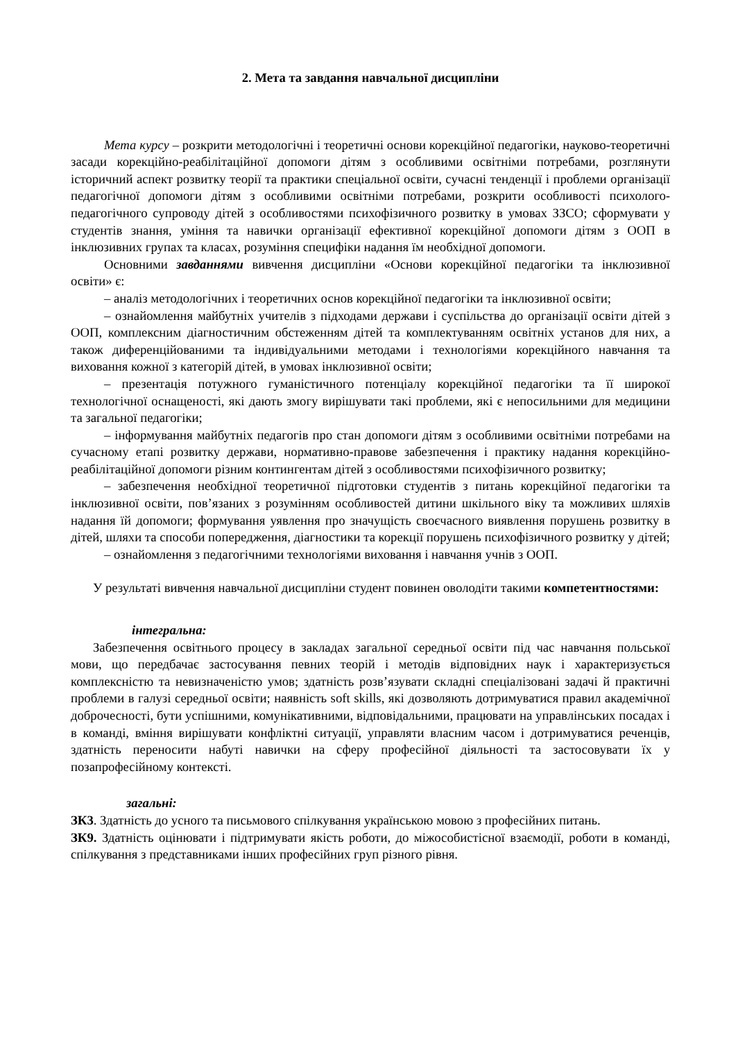2. Мета та завдання навчальної дисципліни
Мета курсу – розкрити методологічні і теоретичні основи корекційної педагогіки, науково-теоретичні засади корекційно-реабілітаційної допомоги дітям з особливими освітніми потребами, розглянути історичний аспект розвитку теорії та практики спеціальної освіти, сучасні тенденції і проблеми організації педагогічної допомоги дітям з особливими освітніми потребами, розкрити особливості психолого-педагогічного супроводу дітей з особливостями психофізичного розвитку в умовах ЗЗСО; сформувати у студентів знання, уміння та навички організації ефективної корекційної допомоги дітям з ООП в інклюзивних групах та класах, розуміння специфіки надання їм необхідної допомоги.
Основними завданнями вивчення дисципліни «Основи корекційної педагогіки та інклюзивної освіти» є:
– аналіз методологічних і теоретичних основ корекційної педагогіки та інклюзивної освіти;
– ознайомлення майбутніх учителів з підходами держави і суспільства до організації освіти дітей з ООП, комплексним діагностичним обстеженням дітей та комплектуванням освітніх установ для них, а також диференційованими та індивідуальними методами і технологіями корекційного навчання та виховання кожної з категорій дітей, в умовах інклюзивної освіти;
– презентація потужного гуманістичного потенціалу корекційної педагогіки та її широкої технологічної оснащеності, які дають змогу вирішувати такі проблеми, які є непосильними для медицини та загальної педагогіки;
– інформування майбутніх педагогів про стан допомоги дітям з особливими освітніми потребами на сучасному етапі розвитку держави, нормативно-правове забезпечення і практику надання корекційно-реабілітаційної допомоги різним контингентам дітей з особливостями психофізичного розвитку;
– забезпечення необхідної теоретичної підготовки студентів з питань корекційної педагогіки та інклюзивної освіти, пов’язаних з розумінням особливостей дитини шкільного віку та можливих шляхів надання їй допомоги; формування уявлення про значущість своєчасного виявлення порушень розвитку в дітей, шляхи та способи попередження, діагностики та корекції порушень психофізичного розвитку у дітей;
– ознайомлення з педагогічними технологіями виховання і навчання учнів з ООП.
У результаті вивчення навчальної дисципліни студент повинен оволодіти такими компетентностями:
інтегральна:
Забезпечення освітнього процесу в закладах загальної середньої освіти під час навчання польської мови, що передбачає застосування певних теорій і методів відповідних наук і характеризується комплексністю та невизначеністю умов; здатність розв’язувати складні спеціалізовані задачі й практичні проблеми в галузі середньої освіти; наявність soft skills, які дозволяють дотримуватися правил академічної доброчесності, бути успішними, комунікативними, відповідальними, працювати на управлінських посадах і в команді, вміння вирішувати конфліктні ситуації, управляти власним часом і дотримуватися реченців, здатність переносити набуті навички на сферу професійної діяльності та застосовувати їх у позапрофесійному контексті.
загальні:
ЗК3. Здатність до усного та письмового спілкування українською мовою з професійних питань.
ЗК9. Здатність оцінювати і підтримувати якість роботи, до міжособистісної взаємодії, роботи в команді, спілкування з представниками інших професійних груп різного рівня.